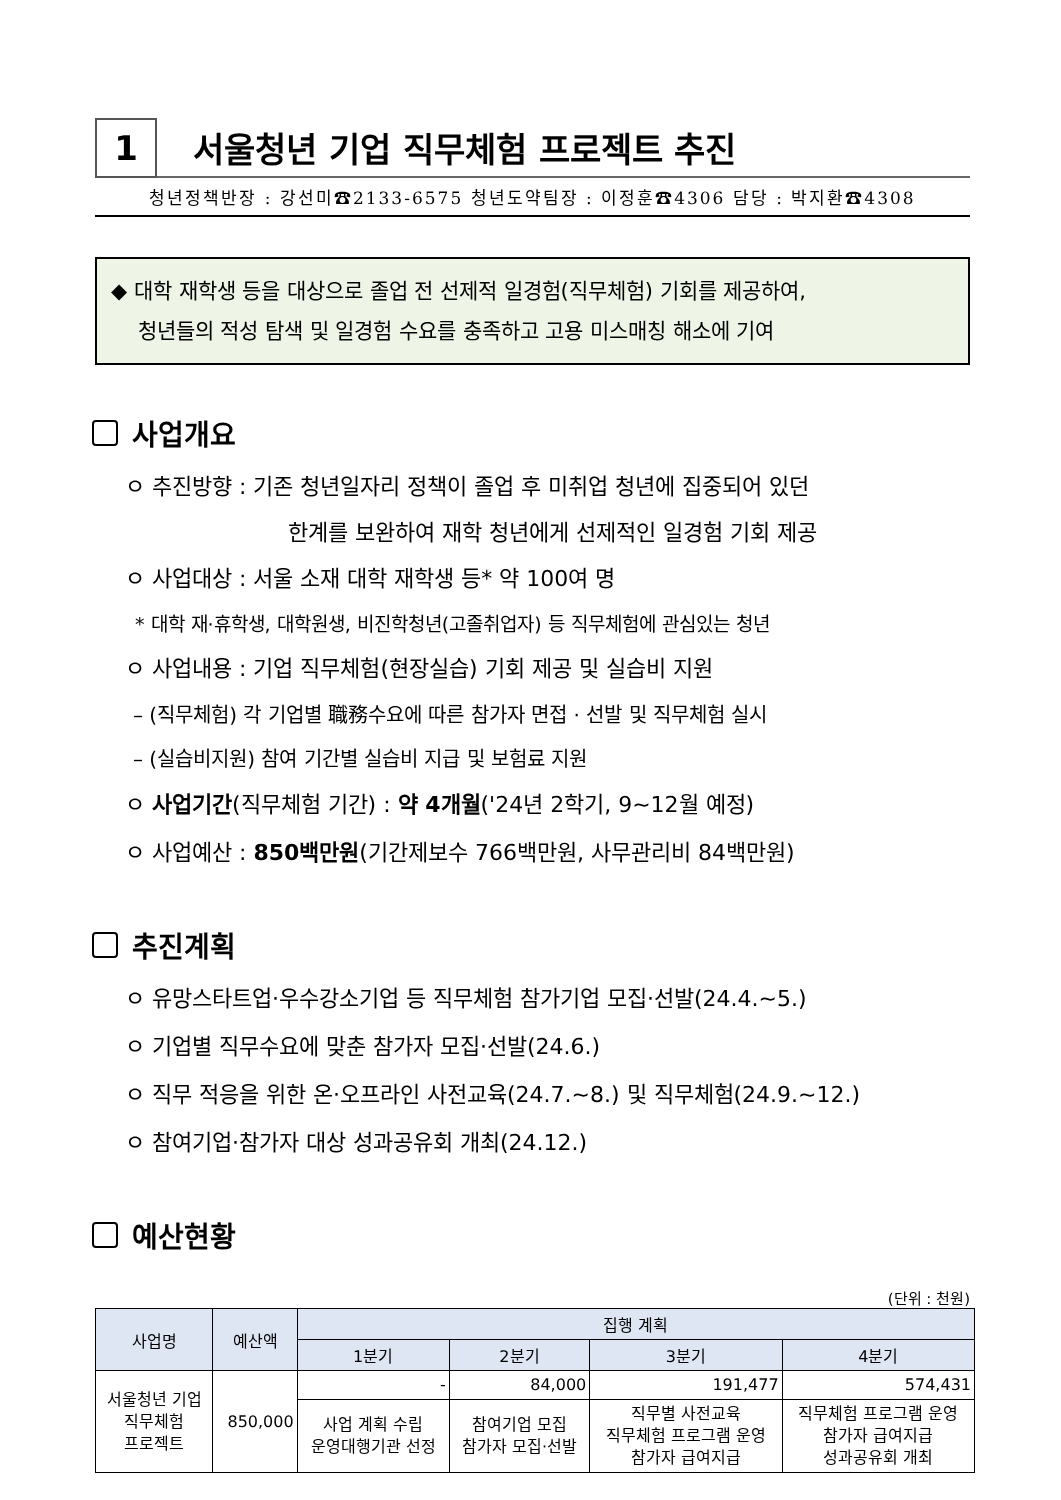1
서울청년 기업 직무체험 프로젝트 추진
청년정책반장 : 강선미☎2133-6575 청년도약팀장 : 이정훈☎4306 담당 : 박지환☎4308
◆ 대학 재학생 등을 대상으로 졸업 전 선제적 일경험(직무체험) 기회를 제공하여,
청년들의 적성 탐색 및 일경험 수요를 충족하고 고용 미스매칭 해소에 기여
사업개요
ㅇ 추진방향 : 기존 청년일자리 정책이 졸업 후 미취업 청년에 집중되어 있던
한계를 보완하여 재학 청년에게 선제적인 일경험 기회 제공
ㅇ 사업대상 : 서울 소재 대학 재학생 등* 약 100여 명
* 대학 재·휴학생, 대학원생, 비진학청년(고졸취업자) 등 직무체험에 관심있는 청년
ㅇ 사업내용 : 기업 직무체험(현장실습) 기회 제공 및 실습비 지원
– (직무체험) 각 기업별 職務수요에 따른 참가자 면접 · 선발 및 직무체험 실시
– (실습비지원) 참여 기간별 실습비 지급 및 보험료 지원
ㅇ 사업기간(직무체험 기간) : 약 4개월('24년 2학기, 9~12월 예정)
ㅇ 사업예산 : 850백만원(기간제보수 766백만원, 사무관리비 84백만원)
추진계획
ㅇ 유망스타트업·우수강소기업 등 직무체험 참가기업 모집·선발(24.4.~5.)
ㅇ 기업별 직무수요에 맞춘 참가자 모집·선발(24.6.)
ㅇ 직무 적응을 위한 온·오프라인 사전교육(24.7.~8.) 및 직무체험(24.9.~12.)
ㅇ 참여기업·참가자 대상 성과공유회 개최(24.12.)
예산현황
(단위 : 천원)
| 사업명 | 예산액 | 집행 계획 | | | |
| --- | --- | --- | --- | --- | --- |
| | | 1분기 | 2분기 | 3분기 | 4분기 |
| 서울청년 기업 직무체험 프로젝트 | 850,000 | - | 84,000 | 191,477 | 574,431 |
| | | 사업 계획 수립 운영대행기관 선정 | 참여기업 모집 참가자 모집·선발 | 직무별 사전교육 직무체험 프로그램 운영 참가자 급여지급 | 직무체험 프로그램 운영 참가자 급여지급 성과공유회 개최 |